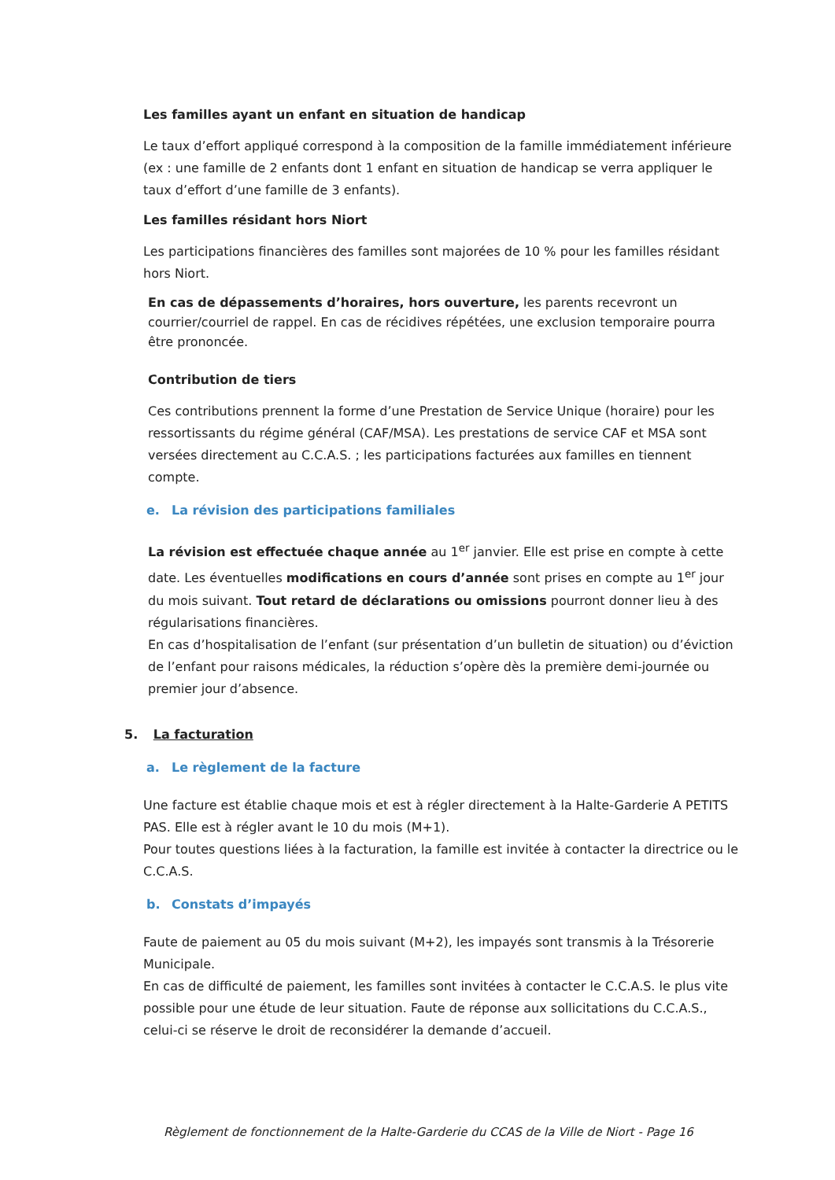Les familles ayant un enfant en situation de handicap
Le taux d’effort appliqué correspond à la composition de la famille immédiatement inférieure (ex : une famille de 2 enfants dont 1 enfant en situation de handicap se verra appliquer le taux d’effort d’une famille de 3 enfants).
Les familles résidant hors Niort
Les participations financières des familles sont majorées de 10 % pour les familles résidant hors Niort.
En cas de dépassements d’horaires, hors ouverture, les parents recevront un courrier/courriel de rappel. En cas de récidives répétées, une exclusion temporaire pourra être prononcée.
Contribution de tiers
Ces contributions prennent la forme d’une Prestation de Service Unique (horaire) pour les ressortissants du régime général (CAF/MSA). Les prestations de service CAF et MSA sont versées directement au C.C.A.S. ; les participations facturées aux familles en tiennent compte.
e. La révision des participations familiales
La révision est effectuée chaque année au 1<sup>er</sup> janvier. Elle est prise en compte à cette date. Les éventuelles modifications en cours d’année sont prises en compte au 1<sup>er</sup> jour du mois suivant. Tout retard de déclarations ou omissions pourront donner lieu à des régularisations financières.
En cas d’hospitalisation de l’enfant (sur présentation d’un bulletin de situation) ou d’éviction de l’enfant pour raisons médicales, la réduction s’opère dès la première demi-journée ou premier jour d’absence.
5. La facturation
a. Le règlement de la facture
Une facture est établie chaque mois et est à régler directement à la Halte-Garderie A PETITS PAS. Elle est à régler avant le 10 du mois (M+1).
Pour toutes questions liées à la facturation, la famille est invitée à contacter la directrice ou le C.C.A.S.
b. Constats d’impayés
Faute de paiement au 05 du mois suivant (M+2), les impayés sont transmis à la Trésorerie Municipale.
En cas de difficulté de paiement, les familles sont invitées à contacter le C.C.A.S. le plus vite possible pour une étude de leur situation. Faute de réponse aux sollicitations du C.C.A.S., celui-ci se réserve le droit de reconsidérer la demande d’accueil.
Règlement de fonctionnement de la Halte-Garderie du CCAS de la Ville de Niort - Page 16